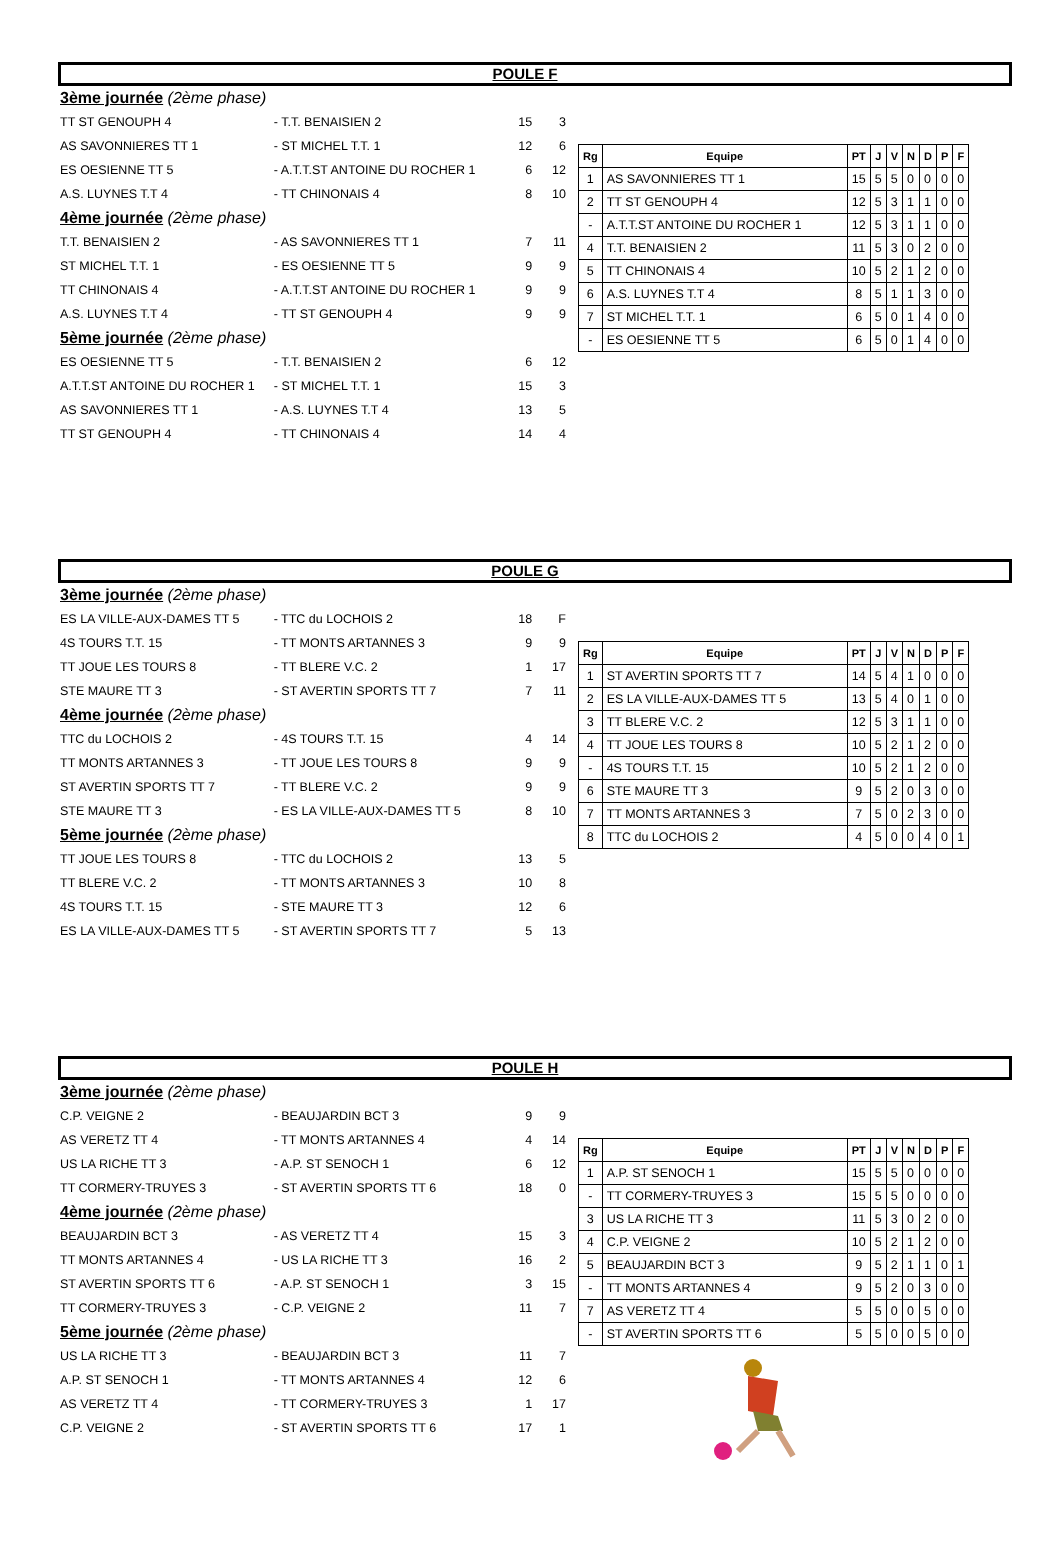POULE F
| 3ème journée (2ème phase) | | | |
| TT ST GENOUPH 4 | - T.T. BENAISIEN 2 | 15 | 3 |
| AS SAVONNIERES TT 1 | - ST MICHEL T.T. 1 | 12 | 6 |
| ES OESIENNE TT 5 | - A.T.T.ST ANTOINE DU ROCHER 1 | 6 | 12 |
| A.S. LUYNES T.T 4 | - TT CHINONAIS 4 | 8 | 10 |
| 4ème journée (2ème phase) | | | |
| T.T. BENAISIEN 2 | - AS SAVONNIERES TT 1 | 7 | 11 |
| ST MICHEL T.T. 1 | - ES OESIENNE TT 5 | 9 | 9 |
| TT CHINONAIS 4 | - A.T.T.ST ANTOINE DU ROCHER 1 | 9 | 9 |
| A.S. LUYNES T.T 4 | - TT ST GENOUPH 4 | 9 | 9 |
| 5ème journée (2ème phase) | | | |
| ES OESIENNE TT 5 | - T.T. BENAISIEN 2 | 6 | 12 |
| A.T.T.ST ANTOINE DU ROCHER 1 | - ST MICHEL T.T. 1 | 15 | 3 |
| AS SAVONNIERES TT 1 | - A.S. LUYNES T.T 4 | 13 | 5 |
| TT ST GENOUPH 4 | - TT CHINONAIS 4 | 14 | 4 |
| Rg | Equipe | PT | J | V | N | D | P | F |
| --- | --- | --- | --- | --- | --- | --- | --- | --- |
| 1 | AS SAVONNIERES TT 1 | 15 | 5 | 5 | 0 | 0 | 0 | 0 |
| 2 | TT ST GENOUPH 4 | 12 | 5 | 3 | 1 | 1 | 0 | 0 |
| - | A.T.T.ST ANTOINE DU ROCHER 1 | 12 | 5 | 3 | 1 | 1 | 0 | 0 |
| 4 | T.T. BENAISIEN 2 | 11 | 5 | 3 | 0 | 2 | 0 | 0 |
| 5 | TT CHINONAIS 4 | 10 | 5 | 2 | 1 | 2 | 0 | 0 |
| 6 | A.S. LUYNES T.T 4 | 8 | 5 | 1 | 1 | 3 | 0 | 0 |
| 7 | ST MICHEL T.T. 1 | 6 | 5 | 0 | 1 | 4 | 0 | 0 |
| - | ES OESIENNE TT 5 | 6 | 5 | 0 | 1 | 4 | 0 | 0 |
POULE G
| 3ème journée (2ème phase) | | | |
| ES LA VILLE-AUX-DAMES TT 5 | - TTC du LOCHOIS 2 | 18 | F |
| 4S TOURS T.T. 15 | - TT MONTS ARTANNES 3 | 9 | 9 |
| TT JOUE LES TOURS 8 | - TT BLERE V.C. 2 | 1 | 17 |
| STE MAURE TT 3 | - ST AVERTIN SPORTS TT 7 | 7 | 11 |
| 4ème journée (2ème phase) | | | |
| TTC du LOCHOIS 2 | - 4S TOURS T.T. 15 | 4 | 14 |
| TT MONTS ARTANNES 3 | - TT JOUE LES TOURS 8 | 9 | 9 |
| ST AVERTIN SPORTS TT 7 | - TT BLERE V.C. 2 | 9 | 9 |
| STE MAURE TT 3 | - ES LA VILLE-AUX-DAMES TT 5 | 8 | 10 |
| 5ème journée (2ème phase) | | | |
| TT JOUE LES TOURS 8 | - TTC du LOCHOIS 2 | 13 | 5 |
| TT BLERE V.C. 2 | - TT MONTS ARTANNES 3 | 10 | 8 |
| 4S TOURS T.T. 15 | - STE MAURE TT 3 | 12 | 6 |
| ES LA VILLE-AUX-DAMES TT 5 | - ST AVERTIN SPORTS TT 7 | 5 | 13 |
| Rg | Equipe | PT | J | V | N | D | P | F |
| --- | --- | --- | --- | --- | --- | --- | --- | --- |
| 1 | ST AVERTIN SPORTS TT 7 | 14 | 5 | 4 | 1 | 0 | 0 | 0 |
| 2 | ES LA VILLE-AUX-DAMES TT 5 | 13 | 5 | 4 | 0 | 1 | 0 | 0 |
| 3 | TT BLERE V.C. 2 | 12 | 5 | 3 | 1 | 1 | 0 | 0 |
| 4 | TT JOUE LES TOURS 8 | 10 | 5 | 2 | 1 | 2 | 0 | 0 |
| - | 4S TOURS T.T. 15 | 10 | 5 | 2 | 1 | 2 | 0 | 0 |
| 6 | STE MAURE TT 3 | 9 | 5 | 2 | 0 | 3 | 0 | 0 |
| 7 | TT MONTS ARTANNES 3 | 7 | 5 | 0 | 2 | 3 | 0 | 0 |
| 8 | TTC du LOCHOIS 2 | 4 | 5 | 0 | 0 | 4 | 0 | 1 |
POULE H
| 3ème journée (2ème phase) | | | |
| C.P. VEIGNE 2 | - BEAUJARDIN BCT 3 | 9 | 9 |
| AS VERETZ TT 4 | - TT MONTS ARTANNES 4 | 4 | 14 |
| US LA RICHE TT 3 | - A.P. ST SENOCH 1 | 6 | 12 |
| TT CORMERY-TRUYES 3 | - ST AVERTIN SPORTS TT 6 | 18 | 0 |
| 4ème journée (2ème phase) | | | |
| BEAUJARDIN BCT 3 | - AS VERETZ TT 4 | 15 | 3 |
| TT MONTS ARTANNES 4 | - US LA RICHE TT 3 | 16 | 2 |
| ST AVERTIN SPORTS TT 6 | - A.P. ST SENOCH 1 | 3 | 15 |
| TT CORMERY-TRUYES 3 | - C.P. VEIGNE 2 | 11 | 7 |
| 5ème journée (2ème phase) | | | |
| US LA RICHE TT 3 | - BEAUJARDIN BCT 3 | 11 | 7 |
| A.P. ST SENOCH 1 | - TT MONTS ARTANNES 4 | 12 | 6 |
| AS VERETZ TT 4 | - TT CORMERY-TRUYES 3 | 1 | 17 |
| C.P. VEIGNE 2 | - ST AVERTIN SPORTS TT 6 | 17 | 1 |
| Rg | Equipe | PT | J | V | N | D | P | F |
| --- | --- | --- | --- | --- | --- | --- | --- | --- |
| 1 | A.P. ST SENOCH 1 | 15 | 5 | 5 | 0 | 0 | 0 | 0 |
| - | TT CORMERY-TRUYES 3 | 15 | 5 | 5 | 0 | 0 | 0 | 0 |
| 3 | US LA RICHE TT 3 | 11 | 5 | 3 | 0 | 2 | 0 | 0 |
| 4 | C.P. VEIGNE 2 | 10 | 5 | 2 | 1 | 2 | 0 | 0 |
| 5 | BEAUJARDIN BCT 3 | 9 | 5 | 2 | 1 | 1 | 0 | 1 |
| - | TT MONTS ARTANNES 4 | 9 | 5 | 2 | 0 | 3 | 0 | 0 |
| 7 | AS VERETZ TT 4 | 5 | 5 | 0 | 0 | 5 | 0 | 0 |
| - | ST AVERTIN SPORTS TT 6 | 5 | 5 | 0 | 0 | 5 | 0 | 0 |